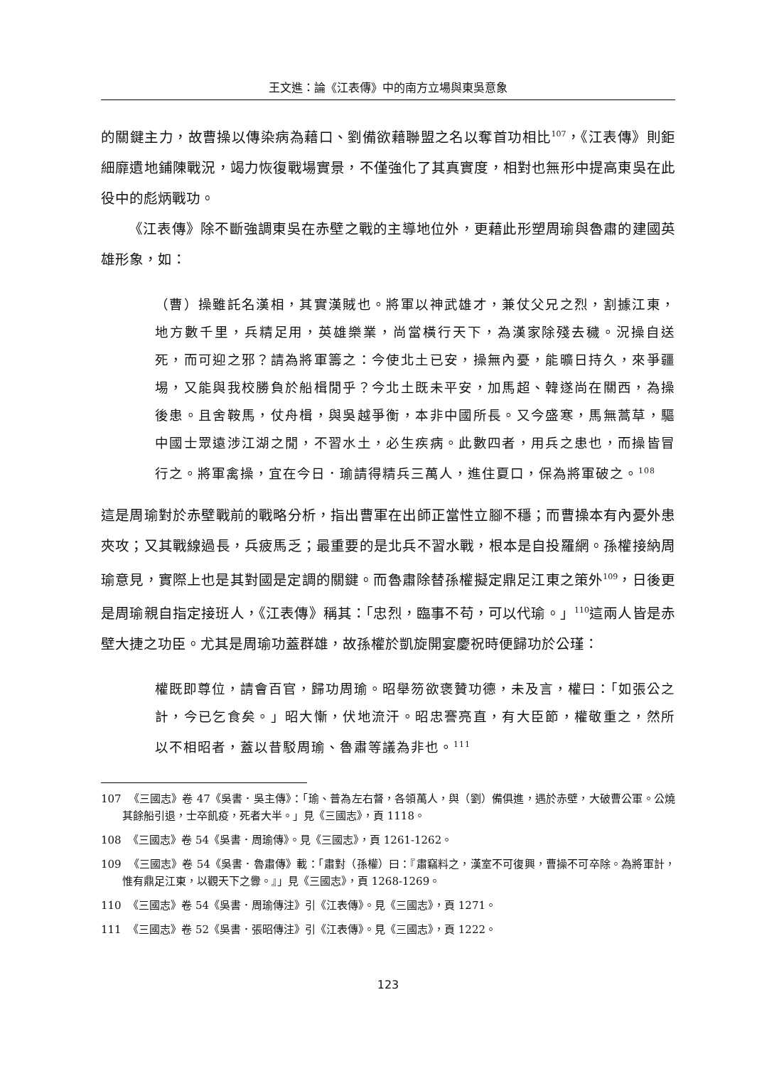王文進：論《江表傳》中的南方立場與東吳意象
的關鍵主力，故曹操以傳染病為藉口、劉備欲藉聯盟之名以奪首功相比<sup>107</sup>，《江表傳》則鉅細靡遺地鋪陳戰況，竭力恢復戰場實景，不僅強化了其真實度，相對也無形中提高東吳在此役中的彪炳戰功。
《江表傳》除不斷強調東吳在赤壁之戰的主導地位外，更藉此形塑周瑜與魯肅的建國英雄形象，如：
（曹）操雖託名漢相，其實漢賊也。將軍以神武雄才，兼仗父兄之烈，割據江東，地方數千里，兵精足用，英雄樂業，尚當橫行天下，為漢家除殘去穢。況操自送死，而可迎之邪？請為將軍籌之：今使北土已安，操無內憂，能曠日持久，來爭疆埸，又能與我校勝負於船楫閒乎？今北土既未平安，加馬超、韓遂尚在關西，為操後患。且舍鞍馬，仗舟楫，與吳越爭衡，本非中國所長。又今盛寒，馬無蒿草，驅中國士眾遠涉江湖之閒，不習水土，必生疾病。此數四者，用兵之患也，而操皆冒行之。將軍禽操，宜在今日．瑜請得精兵三萬人，進住夏口，保為將軍破之。<sup>108</sup>
這是周瑜對於赤壁戰前的戰略分析，指出曹軍在出師正當性立腳不穩；而曹操本有內憂外患夾攻；又其戰線過長，兵疲馬乏；最重要的是北兵不習水戰，根本是自投羅網。孫權接納周瑜意見，實際上也是其對國是定調的關鍵。而魯肅除替孫權擬定鼎足江東之策外<sup>109</sup>，日後更是周瑜親自指定接班人，《江表傳》稱其：「忠烈，臨事不苟，可以代瑜。」<sup>110</sup>這兩人皆是赤壁大捷之功臣。尤其是周瑜功蓋群雄，故孫權於凱旋開宴慶祝時便歸功於公瑾：
權既即尊位，請會百官，歸功周瑜。昭舉笏欲褒贊功德，未及言，權曰：「如張公之計，今已乞食矣。」昭大慚，伏地流汗。昭忠謇亮直，有大臣節，權敬重之，然所以不相昭者，蓋以昔駁周瑜、魯肅等議為非也。<sup>111</sup>
107 《三國志》卷 47《吳書．吳主傳》：「瑜、普為左右督，各領萬人，與（劉）備俱進，遇於赤壁，大破曹公軍。公燒其餘船引退，士卒飢疫，死者大半。」見《三國志》，頁 1118。
108 《三國志》卷 54《吳書．周瑜傳》。見《三國志》，頁 1261-1262。
109 《三國志》卷 54《吳書．魯肅傳》載：「肅對（孫權）曰：『肅竊料之，漢室不可復興，曹操不可卒除。為將軍計，惟有鼎足江東，以觀天下之釁。』」見《三國志》，頁 1268-1269。
110 《三國志》卷 54《吳書．周瑜傳注》引《江表傳》。見《三國志》，頁 1271。
111 《三國志》卷 52《吳書．張昭傳注》引《江表傳》。見《三國志》，頁 1222。
123